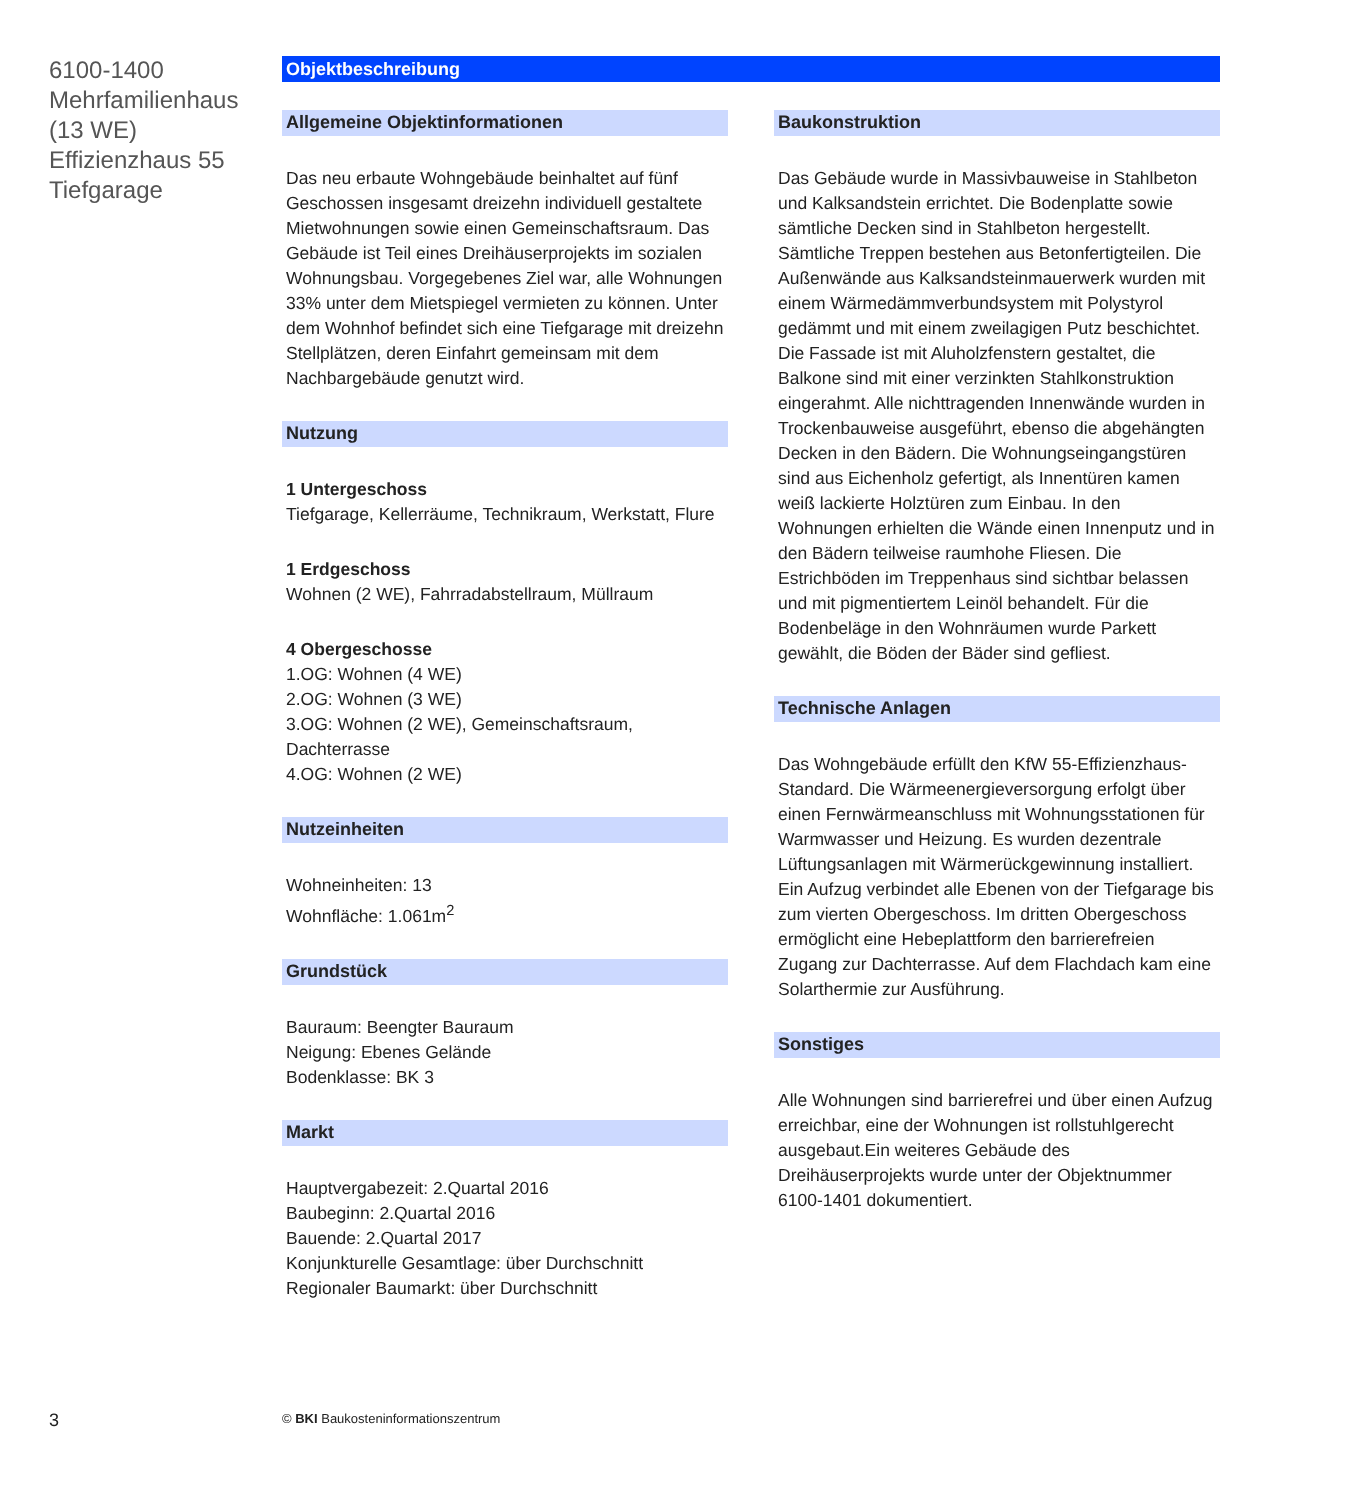6100-1400
Mehrfamilienhaus
(13 WE)
Effizienzhaus 55
Tiefgarage
Objektbeschreibung
Allgemeine Objektinformationen
Das neu erbaute Wohngebäude beinhaltet auf fünf Geschossen insgesamt dreizehn individuell gestaltete Mietwohnungen sowie einen Gemeinschaftsraum. Das Gebäude ist Teil eines Dreihäuserprojekts im sozialen Wohnungsbau. Vorgegebenes Ziel war, alle Wohnungen 33% unter dem Mietspiegel vermieten zu können. Unter dem Wohnhof befindet sich eine Tiefgarage mit dreizehn Stellplätzen, deren Einfahrt gemeinsam mit dem Nachbargebäude genutzt wird.
Nutzung
1 Untergeschoss
Tiefgarage, Kellerräume, Technikraum, Werkstatt, Flure
1 Erdgeschoss
Wohnen (2 WE), Fahrradabstellraum, Müllraum
4 Obergeschosse
1.OG: Wohnen (4 WE)
2.OG: Wohnen (3 WE)
3.OG: Wohnen (2 WE), Gemeinschaftsraum, Dachterrasse
4.OG: Wohnen (2 WE)
Nutzeinheiten
Wohneinheiten: 13
Wohnfläche: 1.061m<sup>2</sup>
Grundstück
Bauraum: Beengter Bauraum
Neigung: Ebenes Gelände
Bodenklasse: BK 3
Markt
Hauptvergabezeit: 2.Quartal 2016
Baubeginn: 2.Quartal 2016
Bauende: 2.Quartal 2017
Konjunkturelle Gesamtlage: über Durchschnitt
Regionaler Baumarkt: über Durchschnitt
Baukonstruktion
Das Gebäude wurde in Massivbauweise in Stahlbeton und Kalksandstein errichtet. Die Bodenplatte sowie sämtliche Decken sind in Stahlbeton hergestellt. Sämtliche Treppen bestehen aus Betonfertigteilen. Die Außenwände aus Kalksandsteinmauerwerk wurden mit einem Wärmedämmverbundsystem mit Polystyrol gedämmt und mit einem zweilagigen Putz beschichtet. Die Fassade ist mit Aluholzfenstern gestaltet, die Balkone sind mit einer verzinkten Stahlkonstruktion eingerahmt. Alle nichttragenden Innenwände wurden in Trockenbauweise ausgeführt, ebenso die abgehängten Decken in den Bädern. Die Wohnungseingangstüren sind aus Eichenholz gefertigt, als Innentüren kamen weiß lackierte Holztüren zum Einbau. In den Wohnungen erhielten die Wände einen Innenputz und in den Bädern teilweise raumhohe Fliesen. Die Estrichböden im Treppenhaus sind sichtbar belassen und mit pigmentiertem Leinöl behandelt. Für die Bodenbeläge in den Wohnräumen wurde Parkett gewählt, die Böden der Bäder sind gefliest.
Technische Anlagen
Das Wohngebäude erfüllt den KfW 55-Effizienzhaus-Standard. Die Wärmeenergieversorgung erfolgt über einen Fernwärmeanschluss mit Wohnungsstationen für Warmwasser und Heizung. Es wurden dezentrale Lüftungsanlagen mit Wärmerückgewinnung installiert. Ein Aufzug verbindet alle Ebenen von der Tiefgarage bis zum vierten Obergeschoss. Im dritten Obergeschoss ermöglicht eine Hebeplattform den barrierefreien Zugang zur Dachterrasse. Auf dem Flachdach kam eine Solarthermie zur Ausführung.
Sonstiges
Alle Wohnungen sind barrierefrei und über einen Aufzug erreichbar, eine der Wohnungen ist rollstuhlgerecht ausgebaut.Ein weiteres Gebäude des Dreihäuserprojekts wurde unter der Objektnummer 6100-1401 dokumentiert.
3
© BKI Baukosteninformationszentrum